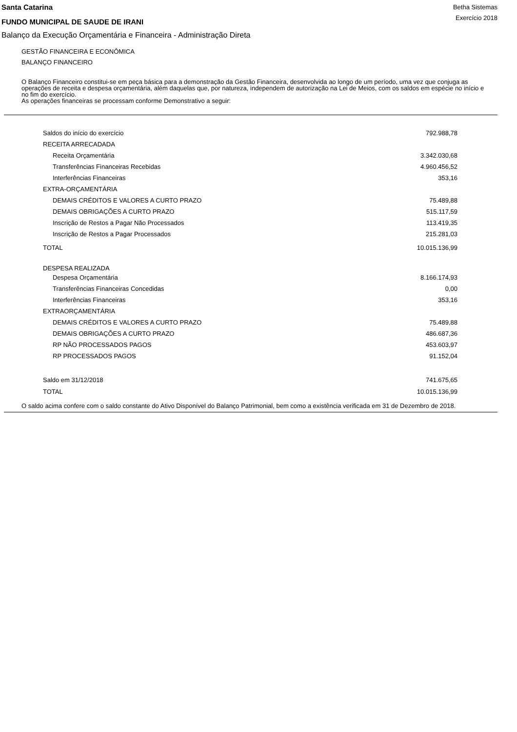Santa Catarina
FUNDO MUNICIPAL DE SAUDE DE IRANI
Betha Sistemas
Exercício 2018
Balanço da Execução Orçamentária e Financeira - Administração Direta
GESTÃO FINANCEIRA E ECONÔMICA
BALANÇO FINANCEIRO
O Balanço Financeiro constitui-se em peça básica para a demonstração da Gestão Financeira, desenvolvida ao longo de um período, uma vez que conjuga as operações de receita e despesa orçamentária, além daquelas que, por natureza, independem de autorização na Lei de Meios, com os saldos em espécie no início e no fim do exercício.
As operações financeiras se processam conforme Demonstrativo a seguir:
| Saldos do início do exercício | 792.988,78 |
| RECEITA ARRECADADA | |
| Receita Orçamentária | 3.342.030,68 |
| Transferências Financeiras Recebidas | 4.960.456,52 |
| Interferências Financeiras | 353,16 |
| EXTRA-ORÇAMENTÁRIA | |
| DEMAIS CRÉDITOS E VALORES A CURTO PRAZO | 75.489,88 |
| DEMAIS OBRIGAÇÕES A CURTO PRAZO | 515.117,59 |
| Inscrição de Restos a Pagar Não Processados | 113.419,35 |
| Inscrição de Restos a Pagar Processados | 215.281,03 |
| TOTAL | 10.015.136,99 |
| DESPESA REALIZADA | |
| Despesa Orçamentária | 8.166.174,93 |
| Transferências Financeiras Concedidas | 0,00 |
| Interferências Financeiras | 353,16 |
| EXTRAORÇAMENTÁRIA | |
| DEMAIS CRÉDITOS E VALORES A CURTO PRAZO | 75.489,88 |
| DEMAIS OBRIGAÇÕES A CURTO PRAZO | 486.687,36 |
| RP NÃO PROCESSADOS PAGOS | 453.603,97 |
| RP PROCESSADOS PAGOS | 91.152,04 |
| Saldo em 31/12/2018 | 741.675,65 |
| TOTAL | 10.015.136,99 |
O saldo acima confere com o saldo constante do Ativo Disponível do Balanço Patrimonial, bem como a existência verificada em 31 de Dezembro de 2018.